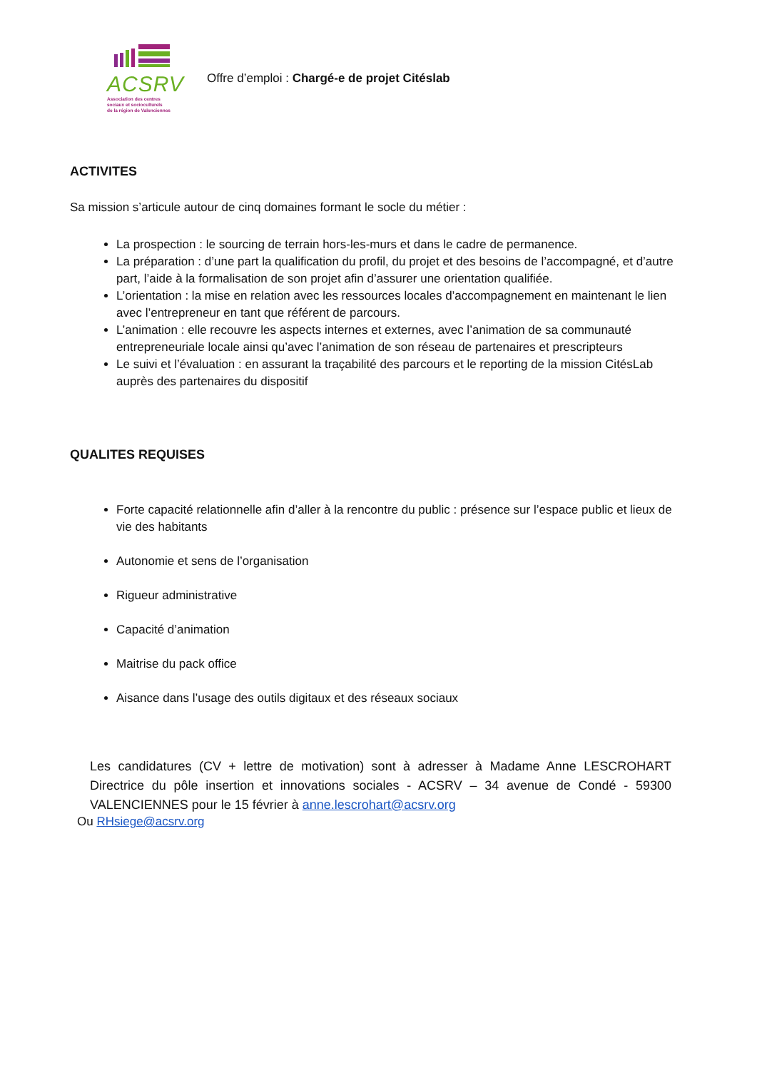ACSRV
Association des centres
sociaux et socioculturels
de la région de Valenciennes
Offre d’emploi : Chargé-e de projet Citéslab
ACTIVITES
Sa mission s’articule autour de cinq domaines formant le socle du métier :
La prospection : le sourcing de terrain hors-les-murs et dans le cadre de permanence.
La préparation : d’une part la qualification du profil, du projet et des besoins de l’accompagné, et d’autre part, l’aide à la formalisation de son projet afin d’assurer une orientation qualifiée.
L’orientation : la mise en relation avec les ressources locales d’accompagnement en maintenant le lien avec l’entrepreneur en tant que référent de parcours.
L’animation : elle recouvre les aspects internes et externes, avec l’animation de sa communauté entrepreneuriale locale ainsi qu’avec l’animation de son réseau de partenaires et prescripteurs
Le suivi et l’évaluation : en assurant la traçabilité des parcours et le reporting de la mission CitésLab auprès des partenaires du dispositif
QUALITES REQUISES
Forte capacité relationnelle afin d’aller à la rencontre du public : présence sur l’espace public et lieux de vie des habitants
Autonomie et sens de l’organisation
Rigueur administrative
Capacité d’animation
Maitrise du pack office
Aisance dans l’usage des outils digitaux et des réseaux sociaux
Les candidatures (CV + lettre de motivation) sont à adresser à Madame Anne LESCROHART Directrice du pôle insertion et innovations sociales - ACSRV – 34 avenue de Condé - 59300 VALENCIENNES pour le 15 février à anne.lescrohart@acsrv.org
Ou RHsiege@acsrv.org